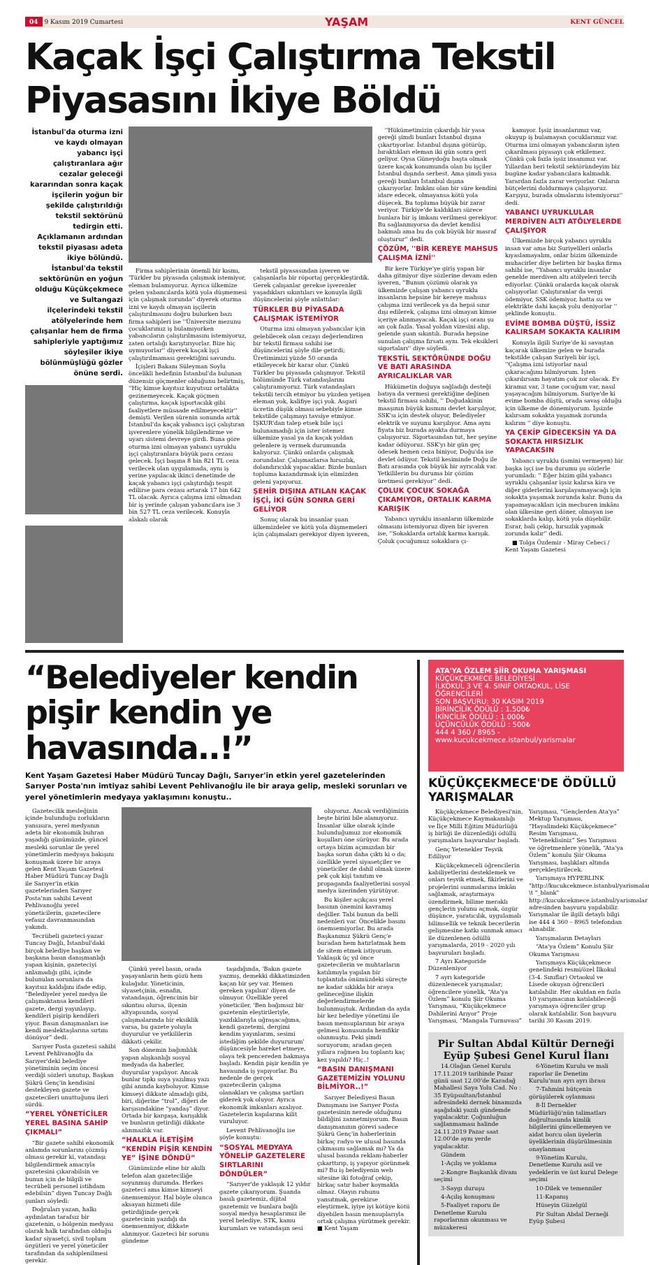04 9 Kasım 2019 Cumartesi YAŞAM KENT GÜNCEL
Kaçak İşçi Çalıştırma Tekstil Piyasasını İkiye Böldü
İstanbul'da oturma izni ve kaydı olmayan yabancı işçi çalıştıranlara ağır cezalar geleceği kararından sonra kaçak işçilerin yoğun bir şekilde çalıştırıldığı tekstil sektörünü tedirgin etti. Açıklamanın ardından tekstil piyasası adeta ikiye bölündü. İstanbul'da tekstil sektörünün en yoğun olduğu Küçükçekmece ve Sultangazi ilçelerindeki tekstil atölyelerinde hem çalışanlar hem de firma sahipleriyle yaptığımız söyleşiler ikiye bölünmüşlüğü gözler önüne serdi.
Firma sahiplerinin önemli bir kısmı, 'Türkler bu piyasada çalışmak istemiyor, eleman bulamıyoruz. Ayrıca ülkemize gelen yabancılarda kötü yola düşmemesi için çalışmak zorunda'' diyerek oturma izni ve kaydı olmayan işçilerin çalıştırılmasını doğru bulurken bazı firma sahipleri ise ''Üniversite mezunu çocuklarımız iş bulamıyorken yabancıların çalıştırılmasını istemiyoruz, zaten ortalığı karıştırıyorlar. Bize hiç uymuyorlar'' diyerek kaçak işçi çalıştırılmaması gerektiğini savundu.
İçişleri Bakanı Süleyman Soylu öncelikli hedefinin İstanbul'da bulunan düzensiz göçmenler olduğunu belirtmiş, ''Hiç kimse kayıtsız kuyutsuz ortalıkta gezinemeyecek. Kaçak göçmen çalıştırma, kaçak işportacılık gibi faaliyetlere müsaade edilmeyecektir'' demişti. Verilen sürenin sonunda artık İstanbul'da kaçak yabancı işçi çalıştıran işverenlere yönelik bilgilendirme ve uyarı sistemi devreye girdi. Buna göre oturma izni olmayan yabancı uyruklu işçi çalıştıranlara büyük para cezası gelecek. İşçi başına 8 bin 821 TL ceza verilecek olan uygulamada, aynı iş yerine yapılacak ikinci denetimde de kaçak yabancı işçi çalıştırdığı tespit edilirse para cezası artarak 17 bin 642 TL olacak. Ayrıca çalışma izni olmadan bir iş yerinde çalışan yabancılara ise 3 bin 527 TL ceza verilecek. Konuyla alakalı olarak
tekstil piyasasından işveren ve çalışanlarla bir röportaj gerçekleştirdik. Gerek çalışanlar gerekse işverenler yaşadıkları sıkıntıları ve konuyla ilgili düşüncelerini şöyle anlattılar:
TÜRKLER BU PİYASADA ÇALIŞMAK İSTEMİYOR
Oturma izni olmayan yabancılar için gelebilecek olan cezayı değerlendiren bir tekstil firması sahibi ise düşüncelerini şöyle dile getirdi; Üretimimizi yüzde 50 oranda etkileyecek bir karar olur. Çünkü Türkler bu piyasada çalışmıyor. Tekstil bölümünde Türk vatandaşlarını çalıştıramıyoruz. Türk vatandaşları tekstili tercih etmiyor bu yüzden yetişen eleman yok, kalifiye işçi yok. Asgari ücretin düşük olması sebebiyle kimse tekstilde çalışmayı tavsiye etmiyor. İŞKUR'dan talep etsek bile işçi bulunamadığı için ister istemez ülkemize yasal ya da kaçak yoldan gelenlere iş vermek durumunda kalıyoruz. Çünkü onlarda çalışmak zorundalar. Çalışmazlarsa hırsızlık, dolandırıcılık yapacaklar. Bizde bunları topluma kazandırmak için elimizden geleni yapıyoruz.
ŞEHİR DIŞINA ATILAN KAÇAK İŞÇİ, İKİ GÜN SONRA GERİ GELİYOR
Sonuç olarak bu insanlar şuan ülkemizdeler ve kötü yola düşmemeleri için çalışmaları gerekiyor diyen işveren,
''Hükümetimizin çıkardığı bir yasa gereği şimdi bunları İstanbul dışına çıkartıyorlar. İstanbul dışına götürüp, bıraktıkları eleman iki gün sonra geri geliyor. Oysa Güneydoğu başta olmak üzere kaçak konumunda olan bu işçiler İstanbul dışında serbest. Ama şimdi yasa gereği bunları İstanbul dışına çıkarıyorlar. İmkânı olan bir süre kendini idare edecek, olmayansa kötü yola düşecek. Bu topluma büyük bir zarar veriyor. Türkiye'de kaldıkları sürece bunlara bir iş imkanı verilmesi gerekiyor. Bu sağlanmıyorsa da devlet kendisi bakmalı ama bu da çok büyük bir masraf oluşturur'' dedi.
ÇÖZÜM, ''BİR KEREYE MAHSUS ÇALIŞMA İZNİ''
Bir kere Türkiye'ye giriş yapan bir daha gitmiyor diye sözlerine devam eden işveren, ''Bunun çözümü olarak ya ülkemizde çalışan yabancı uyruklu insanların hepsine bir kereye mahsus çalışma izni verilecek ya da hepsi sınır dışı edilerek, çalışma izni olmayan kimse içeriye alınmayacak. Kaçak işçi oranı şu an çok fazla. Yasal yoldan vizesini alıp, gelende şuan sıkıntılı. Burada hepsine sunulan çalışma fırsatı aynı. Tek eksikleri sigortaları'' diye söyledi.
TEKSTİL SEKTÖRÜNDE DOĞU VE BATI ARASINDA AYRICALIKLAR VAR
Hükümetin doğuya sağladığı desteği batıya da vermesi gerektiğine değinen tekstil firması sahibi, '' Doğudakinin maaşının büyük kısmını devlet karşılıyor, SSK'sı için destek oluyor, Belediyeler elektrik ve suyunu karşılıyor. Ama aynı fiyata biz burada ayakta durmaya çalışıyoruz. Sigortasından tut, her şeyine kadar ödüyoruz. SSK'yı bir gün geç ödesek hemen ceza biniyor, Doğu'da ise devlet ödüyor. Tekstil kesiminde Doğu ile Batı arasında çok büyük bir ayrıcalık var. Yetkililerin bu duruma bir çözüm üretmesi gerekiyor'' dedi.
ÇOLUK ÇOCUK SOKAĞA ÇIKAMIYOR, ORTALIK KARMA KARIŞIK
Yabancı uyruklu insanların ülkemizde olmasını istemiyoruz diyen bir işveren ise, ''Sokaklarda ortalık karma karışık. Çoluk çocuğumuz sokaklara çı-
kamıyor. İşsiz insanlarımız var, okuyup iş bulamayan çocuklarımız var. Oturma izni olmayan yabancıların işten çıkarılması piyasayı çok etkilemez. Çünkü çok fazla işsiz insanımız var. Yıllardan beri tekstil sektöründeyim biz bugüne kadar yabancılara kalmadık. Yarardan fazla zarar veriyorlar. Onların bütçelerini doldurmaya çalışıyoruz. Karşıyız, burada olmalarını istemiyoruz'' dedi.
YABANCI UYRUKLULAR MERDİVEN ALTI ATÖLYELERDE ÇALIŞIYOR
Ülkemizde birçok yabancı uyruklu insan var ama biz Suriyelileri onlarla kıyaslamayalım, onlar bizim ülkemizde muhacirler diye belirten bir başka firma sahibi ise, ''Yabancı uyruklu insanlar genelde merdiven altı atölyeleri tercih ediyorlar. Çünkü oralarda kaçak olarak çalışıyorlar. Çalıştıranlar da vergi ödemiyor, SSK ödemiyor, hatta su ve elektrikte dahi kaçak yolu deniyorlar '' şeklinde konuştu.
EVİME BOMBA DÜŞTÜ, İSSİZ KALIRSAM SOKAKTA KALIRIM
Konuyla ilgili Suriye'de ki savaştan kaçarak ülkemize gelen ve burada tekstilde çalışan Suriyeli bir işçi, ''Çalışma izni istiyorlar nasıl çıkaracağımı bilmiyorum. İşten çıkarılırsam hayatım çok zor olacak. Ev kiramız var, 3 tane çocuğum var, nasıl yaşayacağım bilmiyorum. Suriye'de ki evime bomba düştü, orada savaş olduğu için ülkeme de dönemiyorum. İşsizde kalırsam sokakta yaşamak zorunda kalırım '' diye konuştu.
YA ÇEKİP GİDECEKSİN YA DA SOKAKTA HIRSIZLIK YAPACAKSIN
Yabancı uyruklu (ismini vermeyen) bir başka işçi ise bu durumu şu sözlerle yorumladı: '' Eğer bizim gibi yabancı uyruklu çalışanlar işsiz kalırsa kira ve diğer giderlerini karşılayamayacağı için sokakta yaşamak zorunda kalır. Bunu da yapamayacakları için mecburen imkânı olan ülkesine geri döner, olmayan ise sokaklarda kalıp, kötü yola düşebilir. Esrar, bali çekip, hırsızlık yapmak zorunda kalır'' dedi.
■ Tolga Özdemir - Miray Cebeci / Kent Yaşam Gazetesi
“Belediyeler kendin pişir kendin ye havasında..!”
Kent Yaşam Gazetesi Haber Müdürü Tuncay Dağlı, Sarıyer'in etkin yerel gazetelerinden Sarıyer Posta'nın imtiyaz sahibi Levent Pehlivanoğlu ile bir araya gelip, mesleki sorunları ve yerel yönetimlerin medyaya yaklaşımını konuştu..
Gazetecilik mesleğinin içinde bulunduğu zorlukların yansısıra, yerel medyanın adeta bir ekonomik buhran yaşadığı günümüzde, güncel mesleki sorunlar ile yerel yönetimlerin medyaya bakışını konuşmak üzere bir araya gelen Kent Yaşam Gazetesi Haber Müdürü Tuncay Dağlı ile Sarıyer'in etkin gazetelerinden Sarıyer Posta'nın sahibi Levent Pehlivanoğlu yerel yöneticilerin, gazetecilere vefasız davranmasından yakındı.
Tecrübeli gazeteci-yazar Tuncay Dağlı, İstanbul'daki birçok belediye başkan ve başkana basın danışmanlığı yapan kişinin, gazeteciyi anlamadığı gibi, içinde bulunulan sorunlara da kayıtsız kaldığını ifade edip, “Belediyeler yerel medya ile çalışmaktansa kendileri gazete, dergi yayınlayıp, kendileri pişirip kendileri yiyor. Basın danışmanları ise kendi meslektaşlarına sırtını dönüyor” dedi.
Sarıyer Posta gazetesi sahibi Levent Pehlivanoğlu da Sarıyer'deki belediye yönetiminin seçim öncesi verdiği sözleri unutup, Başkan Şükrü Genç'in kendisini destekleyen gazete ve gazetecileri unuttuğunu ileri sürdü.
“YEREL YÖNETİCİLER YEREL BASINA SAHİP ÇIKMALI”
“Bir gazete sahibi ekonomik anlamda sorunlarını çözmüş olması gerekir ki, vatandaşı bilgilendirmek amacıyla gazetesini çıkarabilsin ve bunun için de bilgili ve tecrübeli personel istihdam edebilsin” diyen Tuncay Dağlı şunları söyledi:
Doğruları yazan, halkı aydınlatan tarafsız bir gazetenin, o bölgenin medyası olarak halk tarafından olduğu kadar siyasetçi, sivil toplum örgütleri ve yerel yöneticiler tarafından da sahiplenilmesi gerekir.
Çünkü yerel basın, orada yaşayanların hem gözü hem kulağıdır. Yöneticinin, siyasetçinin, esnafın, vatandaşın, öğrencinin bir sıkıntısı olursa, ilçenin altyapısında, sosyal çalışmalarında bir eksiklik varsa, bu gazete yoluyla duyurulur ve yetkililerin dikkati çekilir.
Son dönemin bağımlılık yapan alışkanlığı sosyal medyada da haberler, duyurular yapılıyor. Ancak bunlar tıpkı suya yazılmış yazı gibi anında kayboluyor. Kimse kimseyi dikkate almadığı gibi, biri, diğerine “trol”, diğeri de karşısındakine “yandaş” diyor. Ortada bir kargaşa, karışıklık ve bunların getirdiği dikkate alınmazlık var.
“HALKLA İLETİŞİM “KENDİN PİŞİR KENDİN YE” İŞİNE DÖNDÜ”
Günümüzde eline bir akıllı telefon alan gazeteciliğe soyunmuş durumda. Herkes gazeteci ama kimse kimseyi önemsemiyor. Hal böyle olunca aksayan hizmeti dile getirdiğinde gerçek gazetecinin yazdığı da önemsenmiyor, dikkate alınmıyor. Gazeteci bir sorunu gündeme
taşıdığında, 'Bakın gazete yazmış, demekki dikkatimizden kaçan bir şey var. Hemen gereken yapılsın' diyen de olmuyor. Özellikle yerel yöneticiler, 'Ben bağımsız bir gazetenin eleştirileriyle, yazdıklarıyla uğraşacağıma, kendi gazetemi, dergimi kendim yayınlarım, sesimi istediğim şekilde duyururum' düşüncesiyle hareket etmeye, olaya tek pencereden bakmaya başladı. Kendin pişir kendin ye havasında iş yapıyorlar. Bu nedenle de gerçek gazetecilerin çalışma olanakları ve çalışma şartları giderek yok oluyor. Ayrıca ekonomik imkanları azalıyor. Gazetelerin kapılarına kilit vuruluyor.
Levent Pehlivanoğlu ise şöyle konuştu:
“SOSYAL MEDYAYA YÖNELİP GAZETELERE SIRTLARINI DÖNDÜLER”
“Sarıyer'de yaklaşık 12 yıldır gazete çıkarıyorum. Şuanda basılı gazetemiz, dijital gazetemiz ve bunlara bağlı sosyal medya hesaplarımız ile yerel belediye, STK, kamu kurumları ve vatandaşın sesi
oluyoruz. Ancak verdiğimizin beşte birini bile alamıyoruz. İnsanlar ülke olarak içinde bulunduğumuz zor ekonomik koşulları öne sürüyor. Bu arada ortaya bizim açımızdan bir başka sorun daha çıktı ki o da; özellikle yerel siyasetçiler ve yöneticiler de dahil olmak üzere pek çok kişi tanıtım ve propaganda faaliyetlerini sosyal medya üzerinden yürütüyor.
Bu kişiler açıkçası yerel basının önemini kavramış değiller. Tabi bunun da belli nedenleri var. Öncelikle basını önemsemiyorlar. Bu arada Başkanımız Şükrü Genç'e buradan hem hatırlatmak hem de sitem etmek istiyorum. Yaklaşık üç yıl önce gazetecilerin ve muhtarların katılımıyla yapılan bir toplantıda önümüzdeki süreçte ne kadar sıklıkla bir araya gelineceğine ilişkin değerlendirmelerde bulunmuştuk. Ardından da ayda bir kez belediye yönetimi ile basın mensuplarının bir araya gelmesi konusunda hemfikir olunmuştu. Peki şimdi soruyorum; aradan geçen yıllara rağmen bu toplantı kaç kez yapıldı? Hiç..!
“BASIN DANIŞMANI GAZETEMİZİN YOLUNU BİLMİYOR..!”
Sarıyer Belediyesi Basın Danışmanı ise Sarıyer Posta gazetesinin nerede olduğunu bildiğini zannetmiyorum. Basın danışmanının görevi sadece Şükrü Genç'in haberlerinin birkaç radyo ve ulusal basında çıkmasını sağlamak mı? Ya da ulusal basında reklam-haberler çıkarttırıp, iş yapıyor görünmek mi? Bu iş belediyenin web sitesine iki fotoğraf çekip, birkaç satır haber koymakla olmaz. Olayın ruhunu yansıtmak, gerekirse eleştirmek, iyiye iyi kötüye kötü diyebilen basın mensuplarıyla ortak çalışma yürütmek gerekir. ■ Kent Yaşam
ATA'YA ÖZLEM ŞİİR OKUMA YARIŞMASI
KÜÇÜKÇEKMECE BELEDİYESİ
İLKOKUL 3 VE 4. SINIF ORTAOKUL, LİSE ÖĞRENCİLERİ
SON BAŞVURU: 30 KASIM 2019
BİRİNCİLİK ÖDÜLÜ : 1.500₺
İKİNCİLİK ÖDÜLÜ : 1.000₺
ÜÇÜNCÜLÜK ÖDÜLÜ : 500₺
444 4 360 / 8965 - www.kucukcekmece.istanbul/yarismalar
KÜÇÜKÇEKMECE'DE ÖDÜLLÜ YARIŞMALAR
Küçükçekmece Belediyesi'nin, Küçükçekmece Kaymakamlığı ve İlçe Milli Eğitim Müdürlüğü iş birliği ile düzenlediği ödüllü yarışmalara başvurular başladı.
Genç Yetenekler Teşvik Ediliyor
Küçükçekmeceli öğrencilerin kabiliyetlerini desteklemek ve onları teşvik etmek, fikirlerini ve projelerini sunmalarına imkân sağlamak, araştırmaya özendirmek, bilime meraklı gençlerin yolunu açmak, özgür düşünce, yaratıcılık, uygulamalı bilimsellik ve teknik becerilerin gelişmesine katkı sunmak amacı ile düzenlenen ödüllü yarışmalarda, 2019 - 2020 yılı başvuruları başladı.
7 Ayrı Kategoride Düzenleniyor
7 ayrı kategoride düzenlenecek yarışmalar; öğrencilere yönelik, “Ata'ya Özlem” konulu Şiir Okuma Yarışması, “Küçükçekmece Dahilerini Arıyor” Proje Yarışması, “Mangala Turnuvası” Yarışması, “Gençlerden Ata'ya” Mektup Yarışması, “Hayalimdeki Küçükçekmece” Resim Yarışması, “Yeteneklisiniz” Ses Yarışması ve öğretmenlere yönelik, “Ata'ya Özlem” konulu Şiir Okuma Yarışması, başlıkları altında gerçekleştirilecek.
Yarışmaya HYPERLINK "http://kucukcekmece.istanbul/yarismalar" \t "_blank" http://kucukcekmece.istanbul/yarismalar adresinden başvuru yapılabilir. Yarışmalar ile ilgili detaylı bilgi ise 444 4 360 – 8965 telefondan alınabilir.
Yarışmaların Detayları
“Ata'ya Özlem” Konulu Şiir Okuma Yarışması
Yarışmaya Küçükçekmece genelindeki resmi/özel İlkokul (3-4. Sınıflar) Ortaokul ve Lisede okuyan öğrencileri katılabilir. Her okuldan en fazla 10 yarışmacının katılabileceği yarışmaya öğrenciler grup olarak katılabilir. Son başvuru tarihi 30 Kasım 2019.
Pir Sultan Abdal Kültür Derneği Eyüp Şubesi Genel Kurul İlanı
14.Olağan Genel Kurulu 17.11.2019 tarihinde Pazar günü saat 12.00'de Karadağ Mahallesi Saya Yolu Cad. No : 35 Eyüpsultan/İstanbul adresindeki dernek binamızda aşağıdaki yazılı gündemde yapılacaktır. Çoğunluğun sağlanmaması halinde 24.11.2019 Pazar saat 12.00'de aynı yerde yapılacaktır.
Gündem
1-Açılış ve yoklama
2-Kongre Başkanlık divanı seçimi
3-Saygı duruşu
4-Açılış konuşması
5-Faaliyet raporu ile Denetleme Kurulu raporlarının okunması ve müzakeresi
6-Yönetim Kurulu ve mali raporlar ile Denetim Kurulu'nun ayrı ayrı ibrası
7-Tahmini bütçenin görüşülerek oylanması
8-İl Dernekler Müdürlüğü'nün talimatları doğrultusunda kimlik bilgilerini güncellemeyen ve aidat borcu olan üyelerin üyeliklerinin düşürülmesinin onaylanması
9-Yönetim Kurulu, Denetleme Kurulu asil ve yedeklerin ve üst kurul Delege seçimi
10-Dilek ve temenniler
11-Kapanış
Hüseyin Güzelgül
Pir Sultan Abdal Derneği Eyüp Şubesi